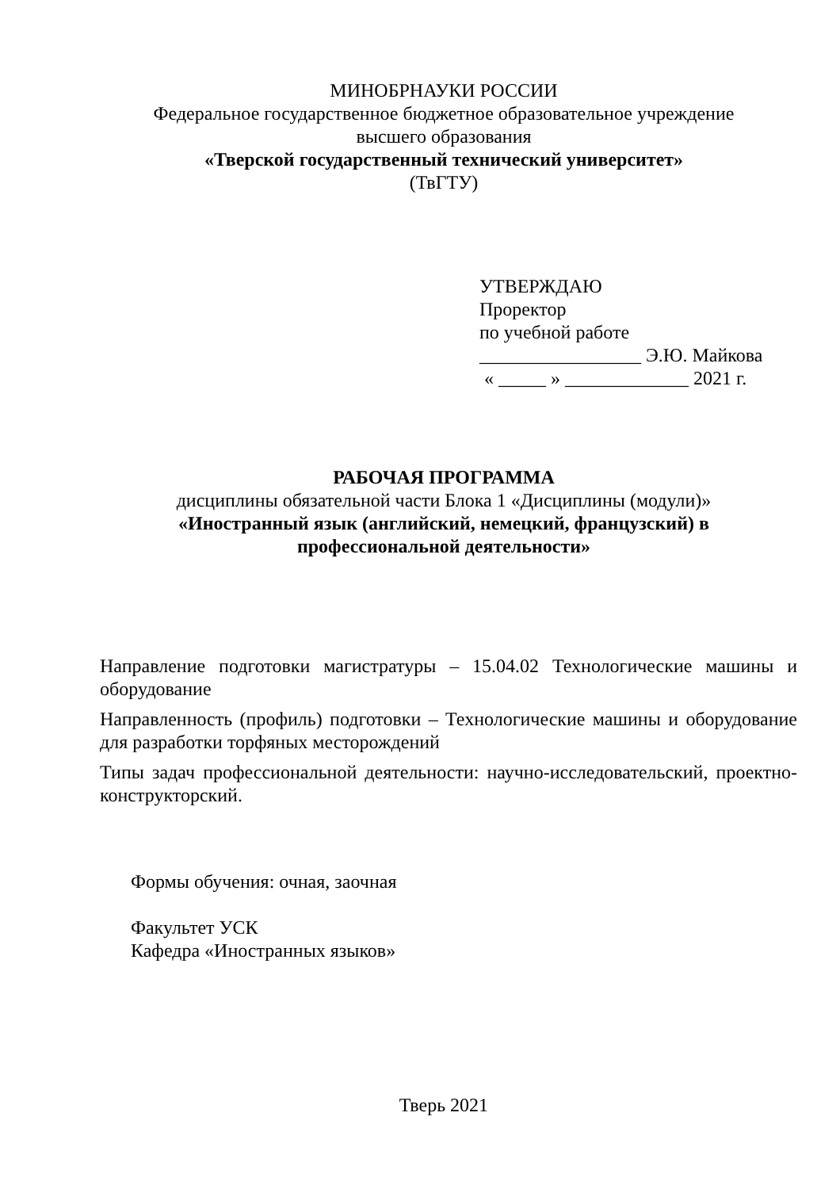МИНОБРНАУКИ РОССИИ
Федеральное государственное бюджетное образовательное учреждение
высшего образования
«Тверской государственный технический университет»
(ТвГТУ)
УТВЕРЖДАЮ
Проректор
по учебной работе
_________________ Э.Ю. Майкова
« _____ » _____________ 2021 г.
РАБОЧАЯ ПРОГРАММА
дисциплины обязательной части Блока 1 «Дисциплины (модули)»
«Иностранный язык (английский, немецкий, французский) в
профессиональной деятельности»
Направление подготовки магистратуры – 15.04.02 Технологические машины и оборудование
Направленность (профиль) подготовки – Технологические машины и оборудование для разработки торфяных месторождений
Типы задач профессиональной деятельности: научно-исследовательский, проектно-конструкторский.
Формы обучения: очная, заочная
Факультет УСК
Кафедра «Иностранных языков»
Тверь 2021